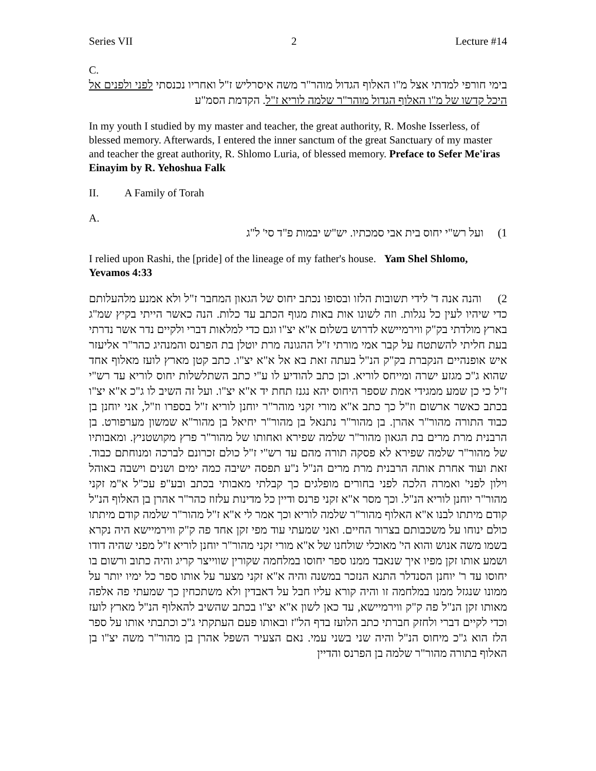Series VII 2 Lecture #14
C.
בימי חורפי למדתי אצל מ"ו האלוף הגדול מוהר"ר משה איסרליש ז"ל ואחריו נכנסתי לפני ולפנים אל היכל קדשו של מ"ו האלוף הגדול מוהר"ר שלמה לוריא ז"ל. הקדמת הסמ"ע
In my youth I studied by my master and teacher, the great authority, R. Moshe Isserless, of blessed memory. Afterwards, I entered the inner sanctum of the great Sanctuary of my master and teacher the great authority, R. Shlomo Luria, of blessed memory. Preface to Sefer Me'iras Einayim by R. Yehoshua Falk
II. A Family of Torah
A.
1) ועל רש"י יחוס בית אבי סמכתיו. יש"ש יבמות פ"ד סי' ל"ג
I relied upon Rashi, the [pride] of the lineage of my father's house. Yam Shel Shlomo, Yevamos 4:33
2) והנה אנה ד' לידי תשובות הלזו ובסופו נכתב יחוס של הגאון המחבר ז"ל ולא אמנע מלהעלותם כדי שיהיו לעין כל נגלות. וזה לשונו אות באות מגוף הכתב עד כלות. הנה כאשר הייתי בקיץ שמ"ג בארץ מולדתי בק"ק ווירמיישא לדרוש בשלום א"א יצ"ו וגם כדי למלאות דברי ולקיים נדר אשר נדרתי בעת חליתי להשתטח על קבר אמי מורתי ז"ל ההגונה מרת יוטלן בת הפרנס והמנהיג כהר"ר אליעזר איש אופנהיים הנקברת בק"ק הנ"ל בעתה זאת בא אל א"א יצ"ו. כתב קטן מארץ לועז מאלוף אחד שהוא ג"כ מגזע ישרה ומייחס לוריא. וכן כתב להודיע לו ע"י כתב השתלשלות יחוס לוריא עד רש"י ז"ל כי כן שמע ממגידי אמת שספר היחוס יהא נגנז תחת יד א"א יצ"ו. ועל זה השיב לו ג"כ א"א יצ"ו בכתב כאשר ארשום וז"ל כך כתב א"א מורי זקני מוהר"ר יוחנן לוריא ז"ל בספרו וז"ל, אני יוחנן בן כבוד התורה מהור"ר אהרן. בן מהור"ר נתנאל בן מהור"ר יחיאל בן מהור"א שמשון מערפורט. בן הרבנית מרת מרים בת הגאון מהור"ר שלמה שפירא ואחותו של מהור"ר פרץ מקושטניץ. ומאבותיו של מהור"ר שלמה שפירא לא פסקה תורה מהם עד רש"י ז"ל כולם זכרונם לברכה ומנוחתם כבוד. זאת ועוד אחרת אותה הרבנית מרת מרים הנ"ל נ"ע תפסה ישיבה כמה ימים ושנים וישבה באוהל וילון לפני' ואמרה הלכה לפני בחורים מופלגים כך קבלתי מאבותי בכתב ובע"פ עכ"ל א"מ זקני מהור"ר יוחנן לוריא הנ"ל. וכך מסר א"א זקני פרנס ודיין כל מדינות עלזוז כהר"ר אהרן בן האלוף הנ"ל קודם מיתתו לבנו א"א האלוף מהור"ר שלמה לוריא וכך אמר לי א"א ז"ל מהור"ר שלמה קודם מיתתו כולם ינוחו על משכבותם בצרור החיים. ואני שמעתי עוד מפי זקן אחד פה ק"ק ווירמיישא היה נקרא בשמו משה אנוש והוא הי' מאוכלי שולחנו של א"א מורי זקני מהור"ר יוחנן לוריא ז"ל מפני שהיה דודו ושמע אותו זקן מפיו איך שנאבד ממנו ספר יחוסו במלחמה שקורין שווייצר קריג והיה כתוב ורשום בו יחוסו עד ר' יוחנן הסנדלר התנא הנזכר במשנה והיה א"א זקני מצער על אותו ספר כל ימיו יותר על ממונו שנגזל ממנו במלחמה זו והיה קורא עליו חבל על דאבדין ולא משתכחין כך שמעתי פה אלפה מאותו זקן הנ"ל פה ק"ק ווירמיישא, עד כאן לשון א"א יצ"ו בכתב שהשיב להאלוף הנ"ל מארץ לועז וכדי לקיים דברי ולחזק חברתי כתב הלועז בדף הל"ז ובאותו פעם העתקתי ג"כ וכתבתי אותו על ספר הלז הוא ג"כ מיחוס הנ"ל והיה שני בשני עמי. נאם הצעיר השפל אהרן בן מהור"ר משה יצ"ו בן האלוף בתורה מהור"ר שלמה בן הפרנס והדיין